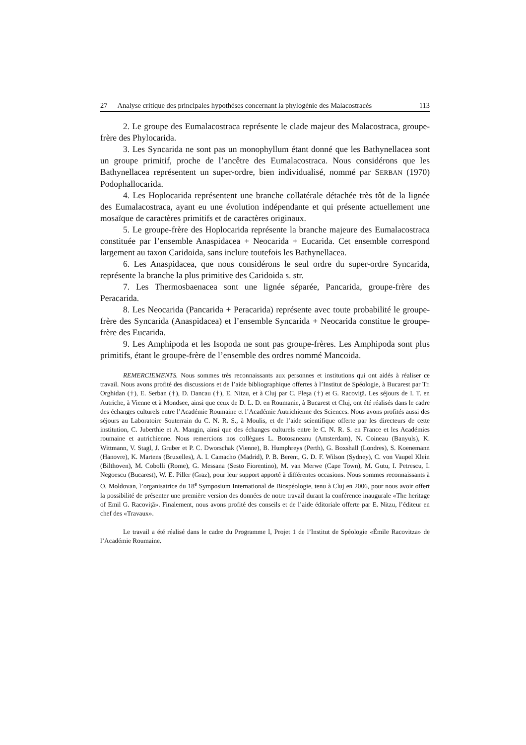27 Analyse critique des principales hypothèses concernant la phylogénie des Malacostracés 113
2. Le groupe des Eumalacostraca représente le clade majeur des Malacostraca, groupe-frère des Phylocarida.
3. Les Syncarida ne sont pas un monophyllum étant donné que les Bathynellacea sont un groupe primitif, proche de l’ancêtre des Eumalacostraca. Nous considérons que les Bathynellacea représentent un super-ordre, bien individualisé, nommé par SERBAN (1970) Podophallocarida.
4. Les Hoplocarida représentent une branche collatérale détachée très tôt de la lignée des Eumalacostraca, ayant eu une évolution indépendante et qui présente actuellement une mosaïque de caractères primitifs et de caractères originaux.
5. Le groupe-frère des Hoplocarida représente la branche majeure des Eumalacostraca constituée par l’ensemble Anaspidacea + Neocarida + Eucarida. Cet ensemble correspond largement au taxon Caridoida, sans inclure toutefois les Bathynellacea.
6. Les Anaspidacea, que nous considérons le seul ordre du super-ordre Syncarida, représente la branche la plus primitive des Caridoida s. str.
7. Les Thermosbaenacea sont une lignée séparée, Pancarida, groupe-frère des Peracarida.
8. Les Neocarida (Pancarida + Peracarida) représente avec toute probabilité le groupe-frère des Syncarida (Anaspidacea) et l’ensemble Syncarida + Neocarida constitue le groupe-frère des Eucarida.
9. Les Amphipoda et les Isopoda ne sont pas groupe-frères. Les Amphipoda sont plus primitifs, étant le groupe-frère de l’ensemble des ordres nommé Mancoida.
REMERCIEMENTS. Nous sommes très reconnaissants aux personnes et institutions qui ont aidés à réaliser ce travail. Nous avons profité des discussions et de l’aide bibliographique offertes à l’Institut de Spéologie, à Bucarest par Tr. Orghidan (†), E. Serban (†), D. Dancau (†), E. Nitzu, et à Cluj par C. Pleşa (†) et G. Racoviţă. Les séjours de I. T. en Autriche, à Vienne et à Mondsee, ainsi que ceux de D. L. D. en Roumanie, à Bucarest et Cluj, ont été réalisés dans le cadre des échanges culturels entre l’Académie Roumaine et l’Académie Autrichienne des Sciences. Nous avons profités aussi des séjours au Laboratoire Souterrain du C. N. R. S., à Moulis, et de l’aide scientifique offerte par les directeurs de cette institution, C. Juberthie et A. Mangin, ainsi que des échanges culturels entre le C. N. R. S. en France et les Académies roumaine et autrichienne. Nous remercions nos collègues L. Botosaneanu (Amsterdam), N. Coineau (Banyuls), K. Wittmann, V. Stagl, J. Gruber et P. C. Dworschak (Vienne), B. Humphreys (Perth), G. Boxshall (Londres), S. Koenemann (Hanovre), K. Martens (Bruxelles), A. I. Camacho (Madrid), P. B. Berent, G. D. F. Wilson (Sydney), C. von Vaupel Klein (Bilthoven), M. Cobolli (Rome), G. Messana (Sesto Fiorentino), M. van Merwe (Cape Town), M. Gutu, I. Petrescu, I. Negoescu (Bucarest), W. E. Piller (Graz), pour leur support apporté à différentes occasions. Nous sommes reconnaissants à O. Moldovan, l’organisatrice du 18<sup>e</sup> Symposium International de Biospéologie, tenu à Cluj en 2006, pour nous avoir offert la possibilité de présenter une première version des données de notre travail durant la conférence inaugurale «The heritage of Emil G. Racoviţă». Finalement, nous avons profité des conseils et de l’aide éditoriale offerte par E. Nitzu, l’éditeur en chef des «Travaux».
Le travail a été réalisé dans le cadre du Programme I, Projet 1 de l’Institut de Spéologie «Émile Racovitza» de l’Académie Roumaine.